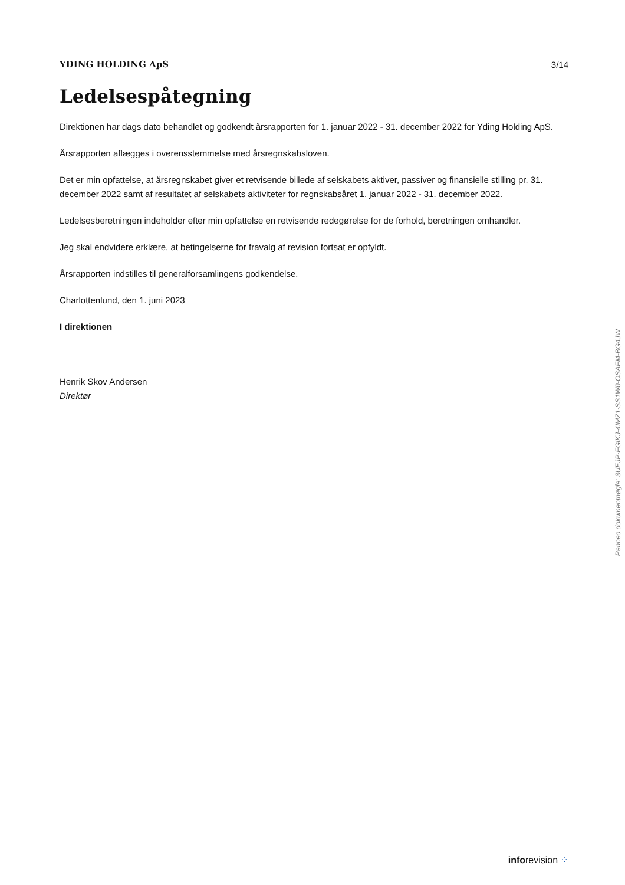YDING HOLDING ApS 3/14
Ledelsespåtegning
Direktionen har dags dato behandlet og godkendt årsrapporten for 1. januar 2022 - 31. december 2022 for Yding Holding ApS.
Årsrapporten aflægges i overensstemmelse med årsregnskabsloven.
Det er min opfattelse, at årsregnskabet giver et retvisende billede af selskabets aktiver, passiver og finansielle stilling pr. 31. december 2022 samt af resultatet af selskabets aktiviteter for regnskabsåret 1. januar 2022 - 31. december 2022.
Ledelsesberetningen indeholder efter min opfattelse en retvisende redegørelse for de forhold, beretningen omhandler.
Jeg skal endvidere erklære, at betingelserne for fravalg af revision fortsat er opfyldt.
Årsrapporten indstilles til generalforsamlingens godkendelse.
Charlottenlund, den 1. juni 2023
I direktionen
Henrik Skov Andersen
Direktør
Penneo dokumentnøgle: 3UEJP-FGIKJ-4IMZ1-SS1W0-OSAFM-BG4JW
inforevision ⁘